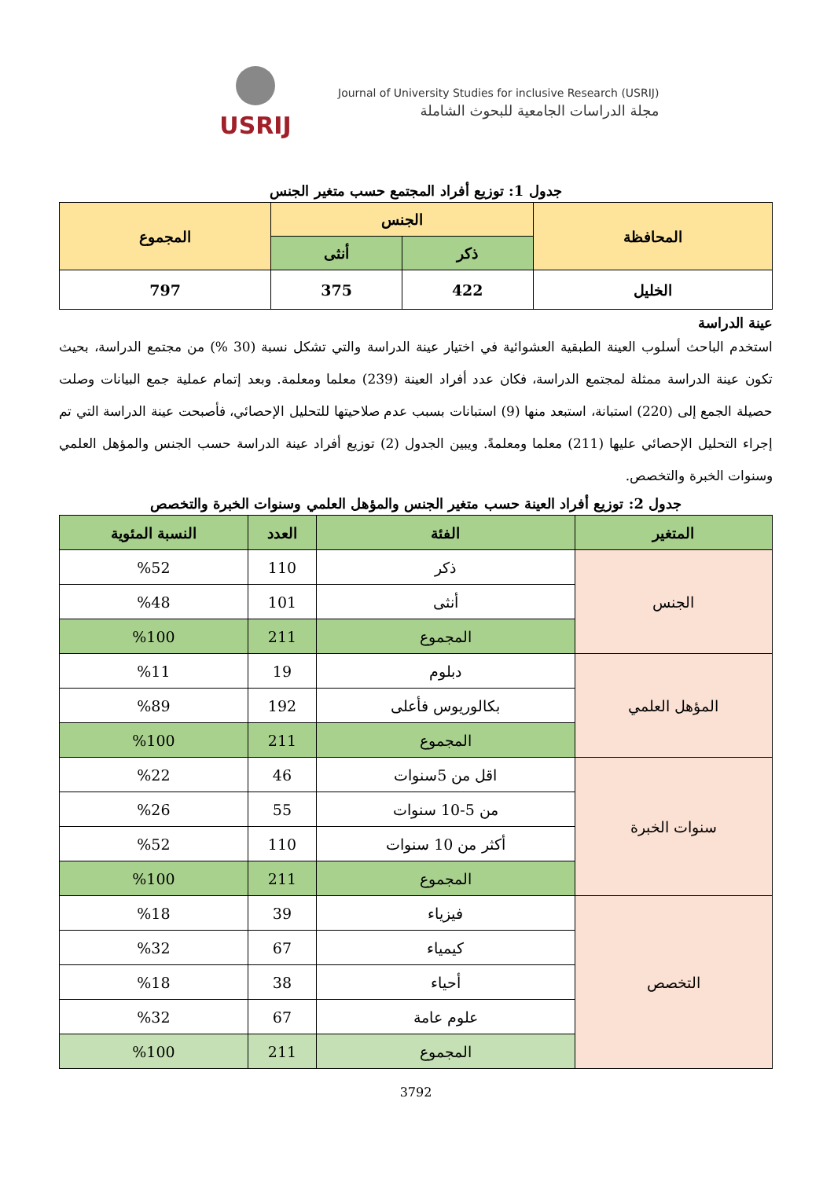USRIJ
Journal of University Studies for inclusive Research (USRIJ)
مجلة الدراسات الجامعية للبحوث الشاملة
جدول 1: توزيع أفراد المجتمع حسب متغير الجنس
| المحافظة | الجنس | | المجموع |
| --- | --- | --- | --- |
| | ذكر | أنثى | |
| الخليل | 422 | 375 | 797 |
عينة الدراسة
استخدم الباحث أسلوب العينة الطبقية العشوائية في اختيار عينة الدراسة والتي تشكل نسبة (30 %) من مجتمع الدراسة، بحيث تكون عينة الدراسة ممثلة لمجتمع الدراسة، فكان عدد أفراد العينة (239) معلما ومعلمة. وبعد إتمام عملية جمع البيانات وصلت حصيلة الجمع إلى (220) استبانة، استبعد منها (9) استبانات بسبب عدم صلاحيتها للتحليل الإحصائي، فأصبحت عينة الدراسة التي تم إجراء التحليل الإحصائي عليها (211) معلما ومعلمةً. ويبين الجدول (2) توزيع أفراد عينة الدراسة حسب الجنس والمؤهل العلمي وسنوات الخبرة والتخصص.
جدول 2: توزيع أفراد العينة حسب متغير الجنس والمؤهل العلمي وسنوات الخبرة والتخصص
| المتغير | الفئة | العدد | النسبة المئوية |
| --- | --- | --- | --- |
| الجنس | ذكر | 110 | %52 |
| | أنثى | 101 | %48 |
| | المجموع | 211 | %100 |
| المؤهل العلمي | دبلوم | 19 | %11 |
| | بكالوريوس فأعلى | 192 | %89 |
| | المجموع | 211 | %100 |
| سنوات الخبرة | اقل من 5سنوات | 46 | %22 |
| | من 5-10 سنوات | 55 | %26 |
| | أكثر من 10 سنوات | 110 | %52 |
| | المجموع | 211 | %100 |
| التخصص | فيزياء | 39 | %18 |
| | كيمياء | 67 | %32 |
| | أحياء | 38 | %18 |
| | علوم عامة | 67 | %32 |
| | المجموع | 211 | %100 |
3792